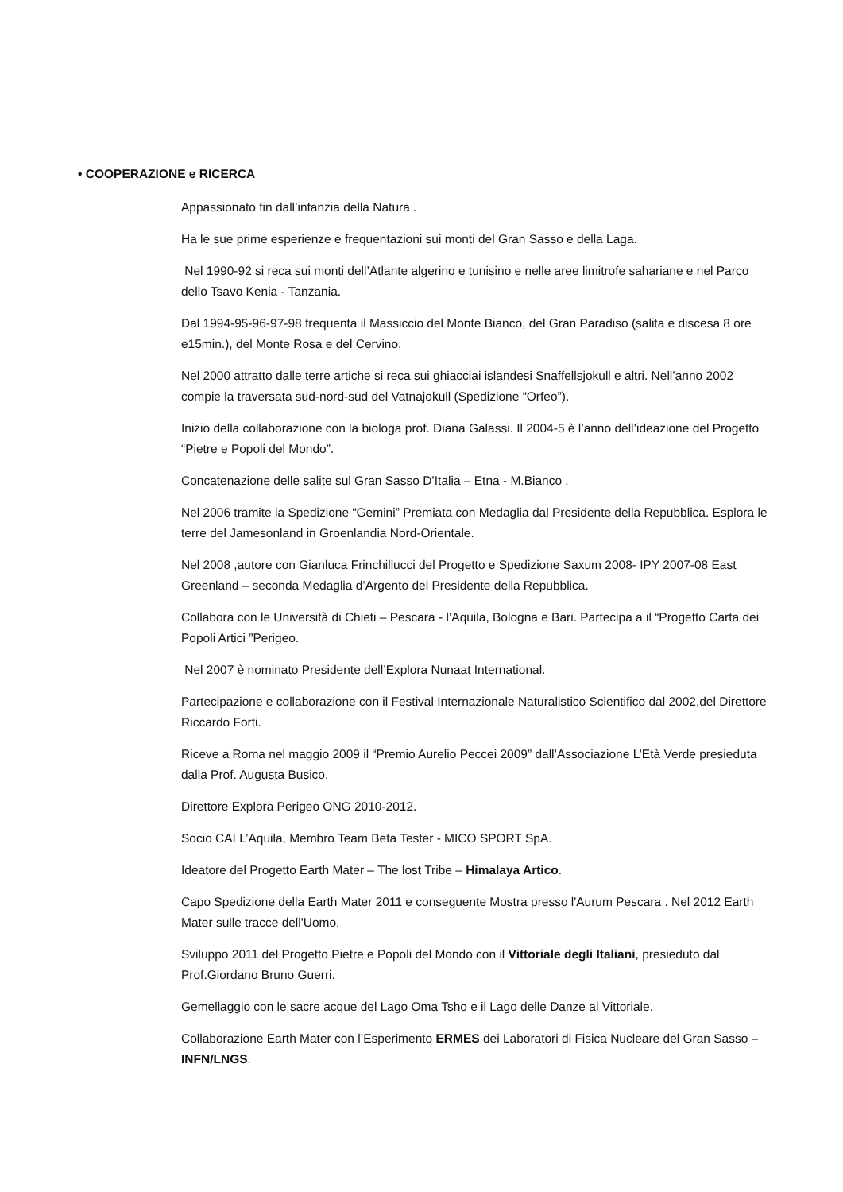• COOPERAZIONE e RICERCA
Appassionato fin dall’infanzia della Natura .
Ha le sue prime esperienze e frequentazioni sui monti del Gran Sasso e della Laga.
Nel 1990-92 si reca sui monti dell’Atlante algerino e tunisino e nelle aree limitrofe sahariane e nel Parco dello Tsavo Kenia - Tanzania.
Dal 1994-95-96-97-98 frequenta il Massiccio del Monte Bianco, del Gran Paradiso (salita e discesa 8 ore e15min.), del Monte Rosa e del Cervino.
Nel 2000 attratto dalle terre artiche si reca sui ghiacciai islandesi Snaffellsjokull e altri. Nell’anno 2002 compie la traversata sud-nord-sud del Vatnajokull (Spedizione “Orfeo”).
Inizio della collaborazione con la biologa prof. Diana Galassi. Il 2004-5 è l’anno dell’ideazione del Progetto “Pietre e Popoli del Mondo”.
Concatenazione delle salite sul Gran Sasso D’Italia – Etna - M.Bianco .
Nel 2006 tramite la Spedizione “Gemini” Premiata con Medaglia dal Presidente della Repubblica. Esplora le terre del Jamesonland in Groenlandia Nord-Orientale.
Nel 2008 ,autore con Gianluca Frinchillucci del Progetto e Spedizione Saxum 2008- IPY 2007-08 East Greenland – seconda Medaglia d’Argento del Presidente della Repubblica.
Collabora con le Università di Chieti – Pescara - l’Aquila, Bologna e Bari. Partecipa a il “Progetto Carta dei Popoli Artici ”Perigeo.
Nel 2007 è nominato Presidente dell’Explora Nunaat International.
Partecipazione e collaborazione con il Festival Internazionale Naturalistico Scientifico dal 2002,del Direttore Riccardo Forti.
Riceve a Roma nel maggio 2009 il “Premio Aurelio Peccei 2009” dall’Associazione L’Età Verde presieduta dalla Prof. Augusta Busico.
Direttore Explora Perigeo ONG 2010-2012.
Socio CAI L’Aquila, Membro Team Beta Tester - MICO SPORT SpA.
Ideatore del Progetto Earth Mater – The lost Tribe – Himalaya Artico.
Capo Spedizione della Earth Mater 2011 e conseguente Mostra presso l'Aurum Pescara . Nel 2012 Earth Mater sulle tracce dell'Uomo.
Sviluppo 2011 del Progetto Pietre e Popoli del Mondo con il Vittoriale degli Italiani, presieduto dal Prof.Giordano Bruno Guerri.
Gemellaggio con le sacre acque del Lago Oma Tsho e il Lago delle Danze al Vittoriale.
Collaborazione Earth Mater con l’Esperimento ERMES dei Laboratori di Fisica Nucleare del Gran Sasso – INFN/LNGS.